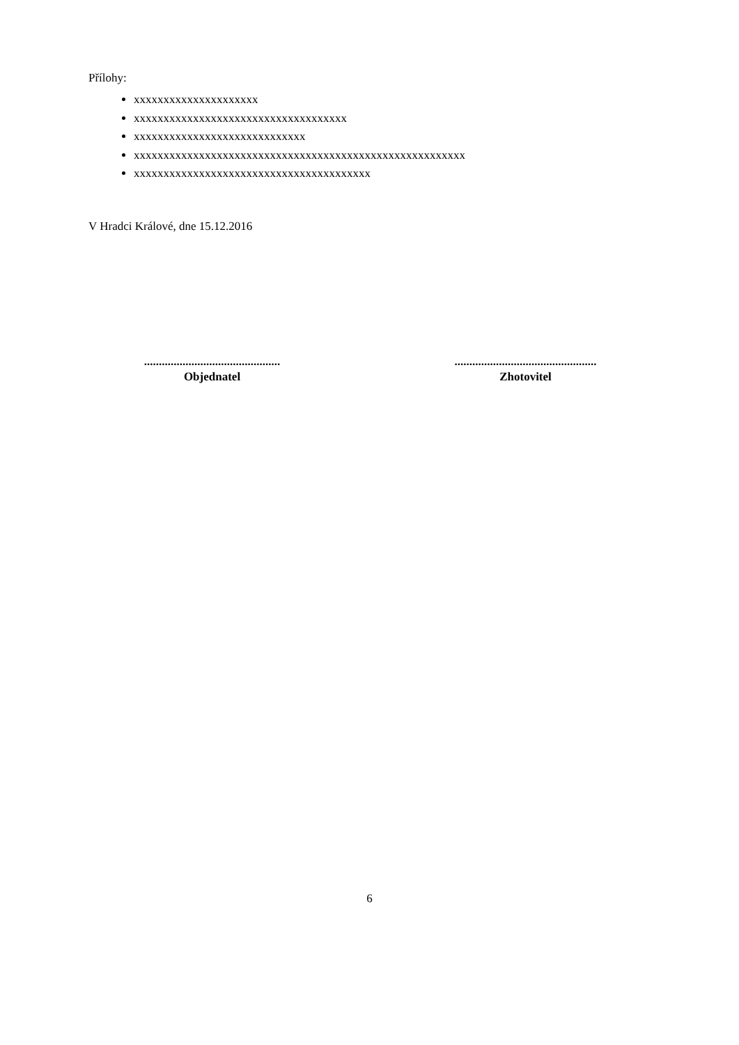Přílohy:
xxxxxxxxxxxxxxxxxxxxx
xxxxxxxxxxxxxxxxxxxxxxxxxxxxxxxxxxxx
xxxxxxxxxxxxxxxxxxxxxxxxxxxxx
xxxxxxxxxxxxxxxxxxxxxxxxxxxxxxxxxxxxxxxxxxxxxxxxxxxxxxxx
xxxxxxxxxxxxxxxxxxxxxxxxxxxxxxxxxxxxxxxx
V Hradci Králové, dne 15.12.2016
..............................................
Objednatel
................................................
Zhotovitel
6